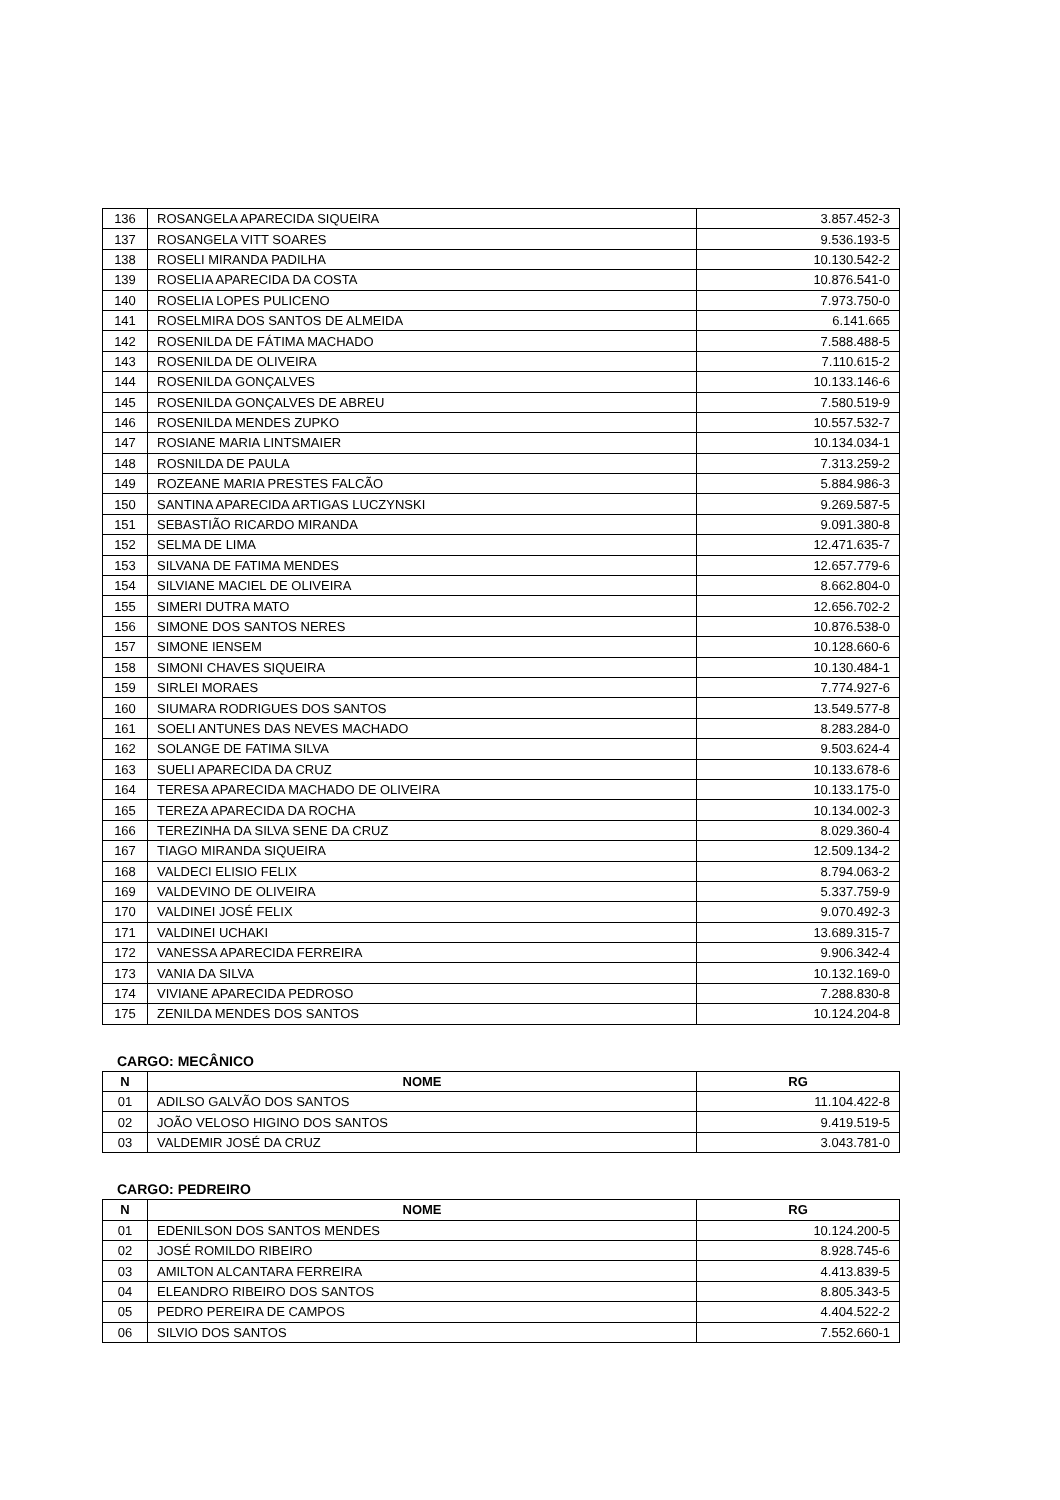| 136 | ROSANGELA APARECIDA SIQUEIRA | 3.857.452-3 |
| 137 | ROSANGELA VITT SOARES | 9.536.193-5 |
| 138 | ROSELI MIRANDA PADILHA | 10.130.542-2 |
| 139 | ROSELIA APARECIDA DA COSTA | 10.876.541-0 |
| 140 | ROSELIA LOPES PULICENO | 7.973.750-0 |
| 141 | ROSELMIRA DOS SANTOS DE ALMEIDA | 6.141.665 |
| 142 | ROSENILDA DE FÁTIMA MACHADO | 7.588.488-5 |
| 143 | ROSENILDA DE OLIVEIRA | 7.110.615-2 |
| 144 | ROSENILDA GONÇALVES | 10.133.146-6 |
| 145 | ROSENILDA GONÇALVES DE ABREU | 7.580.519-9 |
| 146 | ROSENILDA MENDES ZUPKO | 10.557.532-7 |
| 147 | ROSIANE MARIA LINTSMAIER | 10.134.034-1 |
| 148 | ROSNILDA DE PAULA | 7.313.259-2 |
| 149 | ROZEANE MARIA PRESTES FALCÃO | 5.884.986-3 |
| 150 | SANTINA APARECIDA ARTIGAS LUCZYNSKI | 9.269.587-5 |
| 151 | SEBASTIÃO RICARDO MIRANDA | 9.091.380-8 |
| 152 | SELMA DE LIMA | 12.471.635-7 |
| 153 | SILVANA DE FATIMA MENDES | 12.657.779-6 |
| 154 | SILVIANE MACIEL DE OLIVEIRA | 8.662.804-0 |
| 155 | SIMERI DUTRA MATO | 12.656.702-2 |
| 156 | SIMONE DOS SANTOS NERES | 10.876.538-0 |
| 157 | SIMONE IENSEM | 10.128.660-6 |
| 158 | SIMONI CHAVES SIQUEIRA | 10.130.484-1 |
| 159 | SIRLEI MORAES | 7.774.927-6 |
| 160 | SIUMARA RODRIGUES DOS SANTOS | 13.549.577-8 |
| 161 | SOELI ANTUNES DAS NEVES MACHADO | 8.283.284-0 |
| 162 | SOLANGE DE FATIMA SILVA | 9.503.624-4 |
| 163 | SUELI APARECIDA DA CRUZ | 10.133.678-6 |
| 164 | TERESA APARECIDA MACHADO DE OLIVEIRA | 10.133.175-0 |
| 165 | TEREZA APARECIDA DA ROCHA | 10.134.002-3 |
| 166 | TEREZINHA DA SILVA SENE DA CRUZ | 8.029.360-4 |
| 167 | TIAGO MIRANDA SIQUEIRA | 12.509.134-2 |
| 168 | VALDECI ELISIO FELIX | 8.794.063-2 |
| 169 | VALDEVINO DE OLIVEIRA | 5.337.759-9 |
| 170 | VALDINEI JOSÉ FELIX | 9.070.492-3 |
| 171 | VALDINEI UCHAKI | 13.689.315-7 |
| 172 | VANESSA APARECIDA FERREIRA | 9.906.342-4 |
| 173 | VANIA DA SILVA | 10.132.169-0 |
| 174 | VIVIANE APARECIDA PEDROSO | 7.288.830-8 |
| 175 | ZENILDA MENDES DOS SANTOS | 10.124.204-8 |
CARGO: MECÂNICO
| N | NOME | RG |
| --- | --- | --- |
| 01 | ADILSO GALVÃO DOS SANTOS | 11.104.422-8 |
| 02 | JOÃO VELOSO HIGINO DOS SANTOS | 9.419.519-5 |
| 03 | VALDEMIR JOSÉ DA CRUZ | 3.043.781-0 |
CARGO: PEDREIRO
| N | NOME | RG |
| --- | --- | --- |
| 01 | EDENILSON DOS SANTOS MENDES | 10.124.200-5 |
| 02 | JOSÉ ROMILDO RIBEIRO | 8.928.745-6 |
| 03 | AMILTON ALCANTARA FERREIRA | 4.413.839-5 |
| 04 | ELEANDRO RIBEIRO DOS SANTOS | 8.805.343-5 |
| 05 | PEDRO PEREIRA DE CAMPOS | 4.404.522-2 |
| 06 | SILVIO DOS SANTOS | 7.552.660-1 |